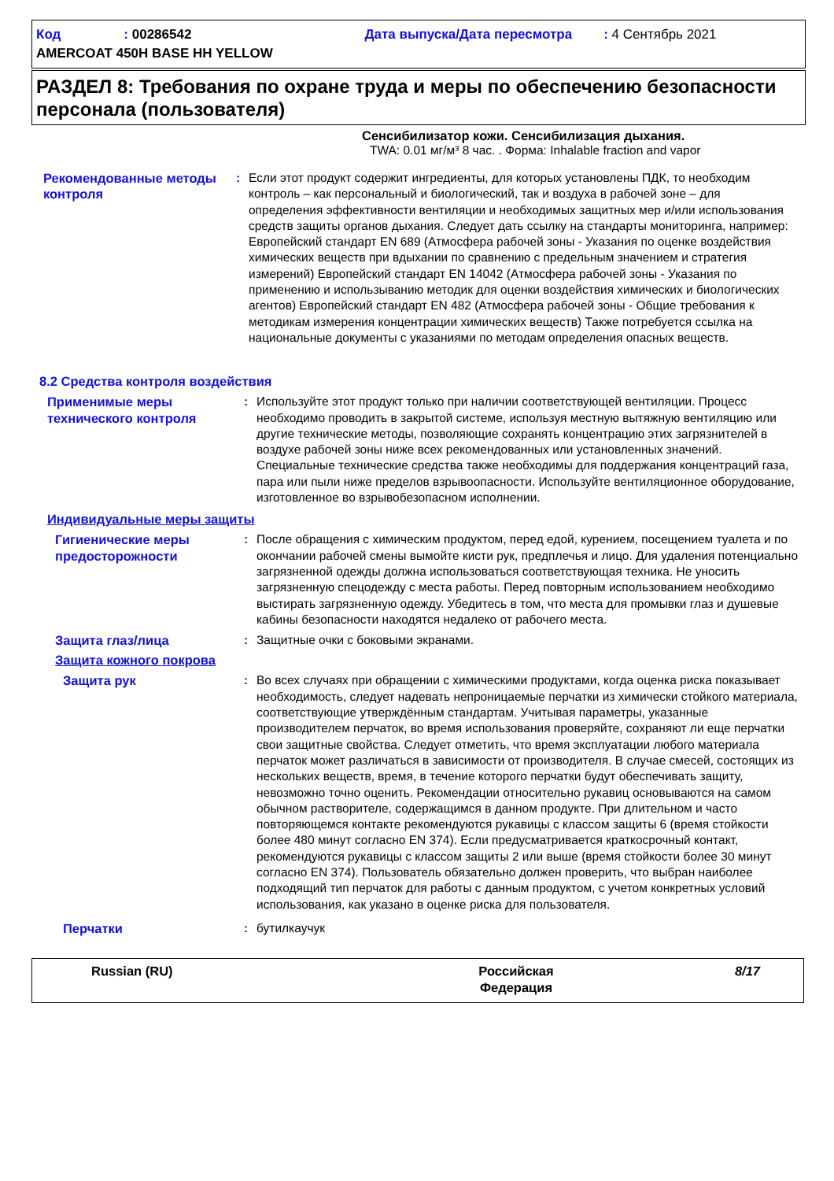Код : 00286542 Дата выпуска/Дата пересмотра : 4 Сентябрь 2021
AMERCOAT 450H BASE HH YELLOW
РАЗДЕЛ 8: Требования по охране труда и меры по обеспечению безопасности персонала (пользователя)
Сенсибилизатор кожи. Сенсибилизация дыхания.
TWA: 0.01 мг/м³ 8 час. . Форма: Inhalable fraction and vapor
Рекомендованные методы контроля
: Если этот продукт содержит ингредиенты, для которых установлены ПДК, то необходим контроль – как персональный и биологический, так и воздуха в рабочей зоне – для определения эффективности вентиляции и необходимых защитных мер и/или использования средств защиты органов дыхания. Следует дать ссылку на стандарты мониторинга, например: Европейский стандарт EN 689 (Атмосфера рабочей зоны - Указания по оценке воздействия химических веществ при вдыхании по сравнению с предельным значением и стратегия измерений) Европейский стандарт EN 14042 (Атмосфера рабочей зоны - Указания по применению и использыванию методик для оценки воздействия химических и биологических агентов) Европейский стандарт EN 482 (Атмосфера рабочей зоны - Общие требования к методикам измерения концентрации химических веществ) Также потребуется ссылка на национальные документы с указаниями по методам определения опасных веществ.
8.2 Средства контроля воздействия
Применимые меры технического контроля
: Используйте этот продукт только при наличии соответствующей вентиляции. Процесс необходимо проводить в закрытой системе, используя местную вытяжную вентиляцию или другие технические методы, позволяющие сохранять концентрацию этих загрязнителей в воздухе рабочей зоны ниже всех рекомендованных или установленных значений. Специальные технические средства также необходимы для поддержания концентраций газа, пара или пыли ниже пределов взрывоопасности. Используйте вентиляционное оборудование, изготовленное во взрывобезопасном исполнении.
Индивидуальные меры защиты
Гигиенические меры предосторожности
: После обращения с химическим продуктом, перед едой, курением, посещением туалета и по окончании рабочей смены вымойте кисти рук, предплечья и лицо. Для удаления потенциально загрязненной одежды должна использоваться соответствующая техника. Не уносить загрязненную спецодежду с места работы. Перед повторным использованием необходимо выстирать загрязненную одежду. Убедитесь в том, что места для промывки глаз и душевые кабины безопасности находятся недалеко от рабочего места.
Защита глаз/лица : Защитные очки с боковыми экранами.
Защита кожного покрова
Защита рук : Во всех случаях при обращении с химическими продуктами, когда оценка риска показывает необходимость, следует надевать непроницаемые перчатки из химически стойкого материала, соответствующие утверждённым стандартам. Учитывая параметры, указанные производителем перчаток, во время использования проверяйте, сохраняют ли еще перчатки свои защитные свойства. Следует отметить, что время эксплуатации любого материала перчаток может различаться в зависимости от производителя. В случае смесей, состоящих из нескольких веществ, время, в течение которого перчатки будут обеспечивать защиту, невозможно точно оценить. Рекомендации относительно рукавиц основываются на самом обычном растворителе, содержащимся в данном продукте. При длительном и часто повторяющемся контакте рекомендуются рукавицы с классом защиты 6 (время стойкости более 480 минут согласно EN 374). Если предусматривается краткосрочный контакт, рекомендуются рукавицы с классом защиты 2 или выше (время стойкости более 30 минут согласно EN 374). Пользователь обязательно должен проверить, что выбран наиболее подходящий тип перчаток для работы с данным продуктом, с учетом конкретных условий использования, как указано в оценке риска для пользователя.
Перчатки : бутилкаучук
Russian (RU) Российская Федерация
8/17